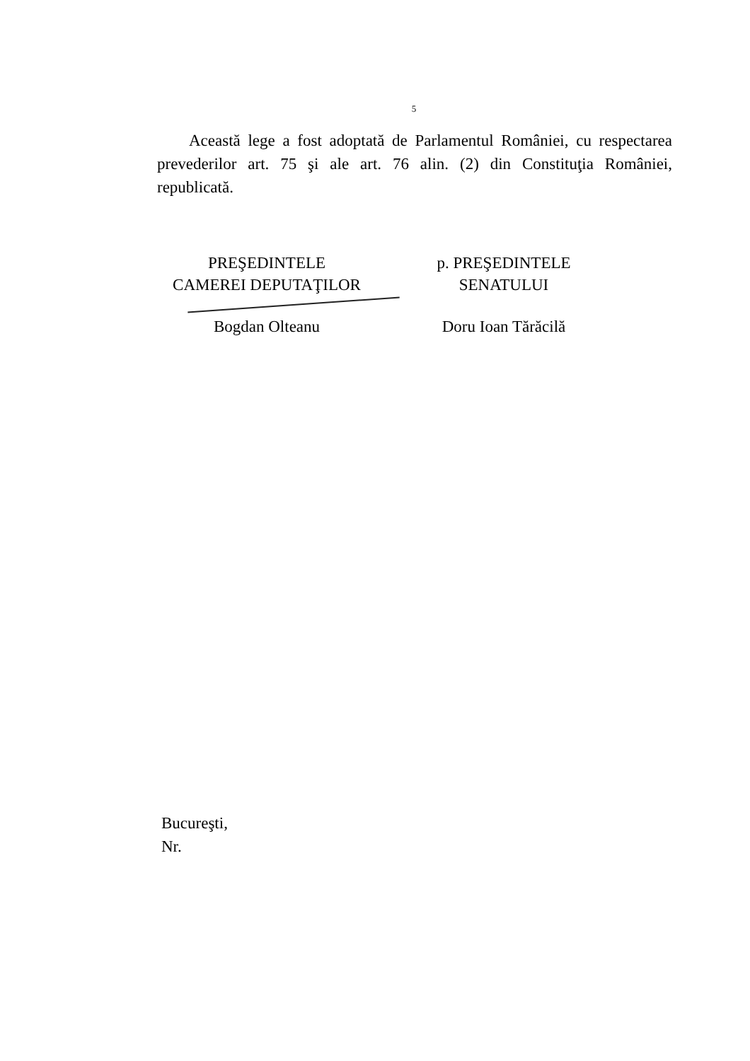5
Această lege a fost adoptată de Parlamentul României, cu respectarea prevederilor art. 75 şi ale art. 76 alin. (2) din Constituţia României, republicată.
PREŞEDINTELE
CAMEREI DEPUTAŢILOR
Bogdan Olteanu
p. PREŞEDINTELE
SENATULUI
Doru Ioan Tărăcilă
Bucureşti,
Nr.